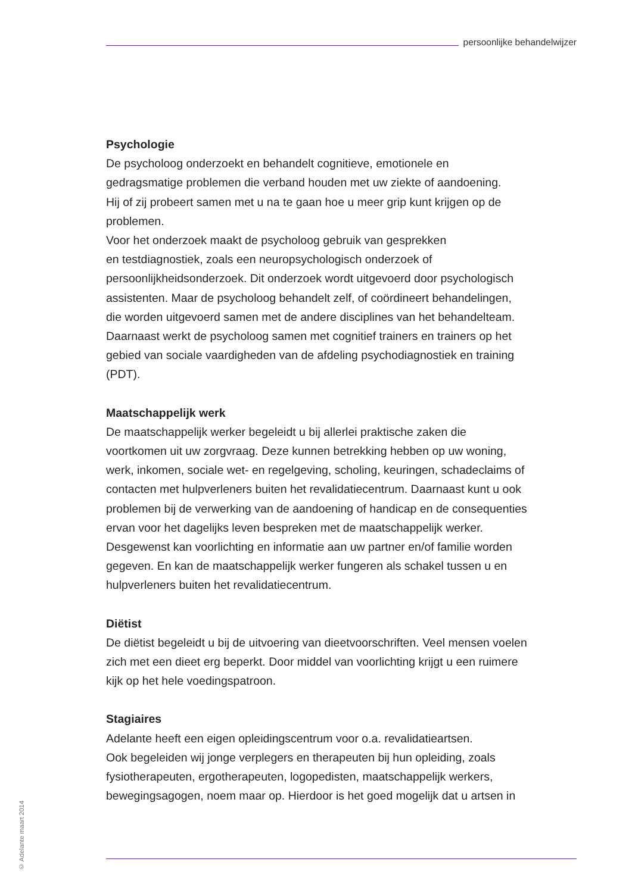persoonlijke behandelwijzer
Psychologie
De psycholoog onderzoekt en behandelt cognitieve, emotionele en
gedragsmatige problemen die verband houden met uw ziekte of aandoening.
Hij of zij probeert samen met u na te gaan hoe u meer grip kunt krijgen op de
problemen.
Voor het onderzoek maakt de psycholoog gebruik van gesprekken
en testdiagnostiek, zoals een neuropsychologisch onderzoek of
persoonlijkheidsonderzoek. Dit onderzoek wordt uitgevoerd door psychologisch
assistenten. Maar de psycholoog behandelt zelf, of coördineert behandelingen,
die worden uitgevoerd samen met de andere disciplines van het behandelteam.
Daarnaast werkt de psycholoog samen met cognitief trainers en trainers op het
gebied van sociale vaardigheden van de afdeling psychodiagnostiek en training
(PDT).
Maatschappelijk werk
De maatschappelijk werker begeleidt u bij allerlei praktische zaken die
voortkomen uit uw zorgvraag. Deze kunnen betrekking hebben op uw woning,
werk, inkomen, sociale wet- en regelgeving, scholing, keuringen, schadeclaims of
contacten met hulpverleners buiten het revalidatiecentrum. Daarnaast kunt u ook
problemen bij de verwerking van de aandoening of handicap en de consequenties
ervan voor het dagelijks leven bespreken met de maatschappelijk werker.
Desgewenst kan voorlichting en informatie aan uw partner en/of familie worden
gegeven. En kan de maatschappelijk werker fungeren als schakel tussen u en
hulpverleners buiten het revalidatiecentrum.
Diëtist
De diëtist begeleidt u bij de uitvoering van dieetvoorschriften. Veel mensen voelen
zich met een dieet erg beperkt. Door middel van voorlichting krijgt u een ruimere
kijk op het hele voedingspatroon.
Stagiaires
Adelante heeft een eigen opleidingscentrum voor o.a. revalidatieartsen.
Ook begeleiden wij jonge verplegers en therapeuten bij hun opleiding, zoals
fysiotherapeuten, ergotherapeuten, logopedisten, maatschappelijk werkers,
bewegingsagogen, noem maar op. Hierdoor is het goed mogelijk dat u artsen in
© Adelante maart 2014